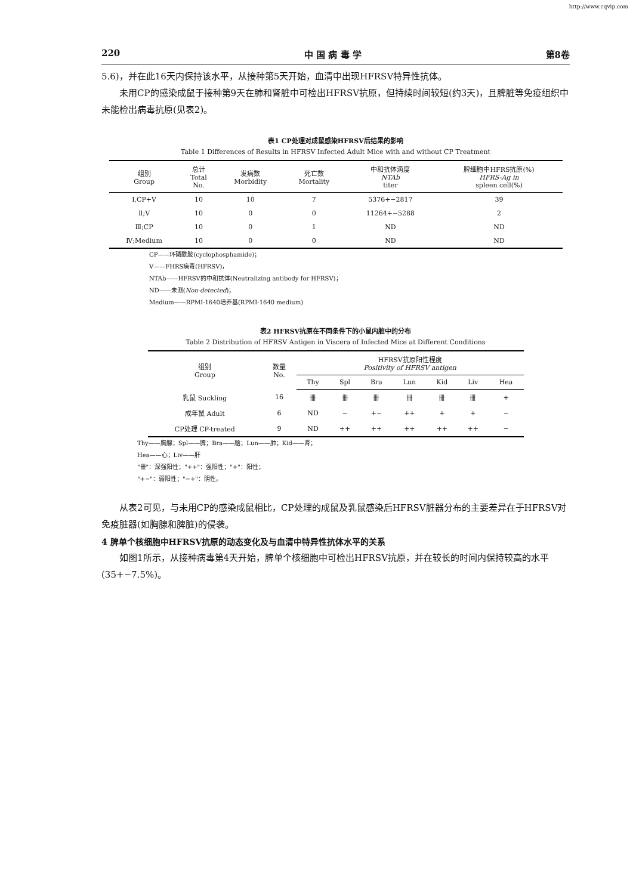http://www.cqvip.com
220 中 国 病 毒 学 第8卷
5.6)，并在此16天内保持该水平，从接种第5天开始，血清中出现HFRSV特异性抗体。
未用CP的感染成鼠于接种第9天在肺和肾脏中可检出HFRSV抗原，但持续时间较短(约3天)，且脾脏等免疫组织中未能检出病毒抗原(见表2)。
表1 CP处理对成鼠感染HFRSV后结果的影响
Table 1 Differences of Results in HFRSV Infected Adult Mice with and without CP Treatment
| 组别 Group | 总计 Total No. | 发病数 Morbidity | 死亡数 Mortality | 中和抗体滴度 NTAb titer | 脾细胞中HFRS抗原(%) HFRS-Ag in spleen cell(%) |
| --- | --- | --- | --- | --- | --- |
| Ⅰ,CP+V | 10 | 10 | 7 | 5376+−2817 | 39 |
| Ⅱ;V | 10 | 0 | 0 | 11264+−5288 | 2 |
| Ⅲ;CP | 10 | 0 | 1 | ND | ND |
| Ⅳ;Medium | 10 | 0 | 0 | ND | ND |
CP——环磷酰胺(cyclophosphamide)；
V——FHRS病毒(HFRSV)，
NTAb——HFRSV的中和抗体(Neutralizing antibody for HFRSV)；
ND——未测(Non-detected)；
Medium——RPMI-1640培养基(RPMI-1640 medium)
表2 HFRSV抗原在不同条件下的小鼠内脏中的分布
Table 2 Distribution of HFRSV Antigen in Viscera of Infected Mice at Different Conditions
| 组别 Group | 数量 No. | HFRSV抗原阳性程度 Positivity of HFRSV antigen | | | | | | |
| --- | --- | --- | --- | --- | --- | --- | --- | --- |
| | | Thy | Spl | Bra | Lun | Kid | Liv | Hea |
| 乳鼠 Suckling | 16 | 卌 | 卌 | 卌 | 卌 | 卌 | 卌 | + |
| 成年鼠 Adult | 6 | ND | − | +− | ++ | + | + | − |
| CP处理 CP-treated | 9 | ND | ++ | ++ | ++ | ++ | ++ | − |
Thy——胸腺；Spl——脾；Bra——脑；Lun——肺；Kid——肾；
Hea——心；Liv——肝
"卌"：深强阳性；"++"：强阳性；"+"：阳性；
"+−"：弱阳性；"−+"：阴性。
从表2可见，与未用CP的感染成鼠相比，CP处理的成鼠及乳鼠感染后HFRSV脏器分布的主要差异在于HFRSV对免疫脏器(如胸腺和脾脏)的侵袭。
4 脾单个核细胞中HFRSV抗原的动态变化及与血清中特异性抗体水平的关系
如图1所示，从接种病毒第4天开始，脾单个核细胞中可检出HFRSV抗原，并在较长的时间内保持较高的水平(35+−7.5%)。